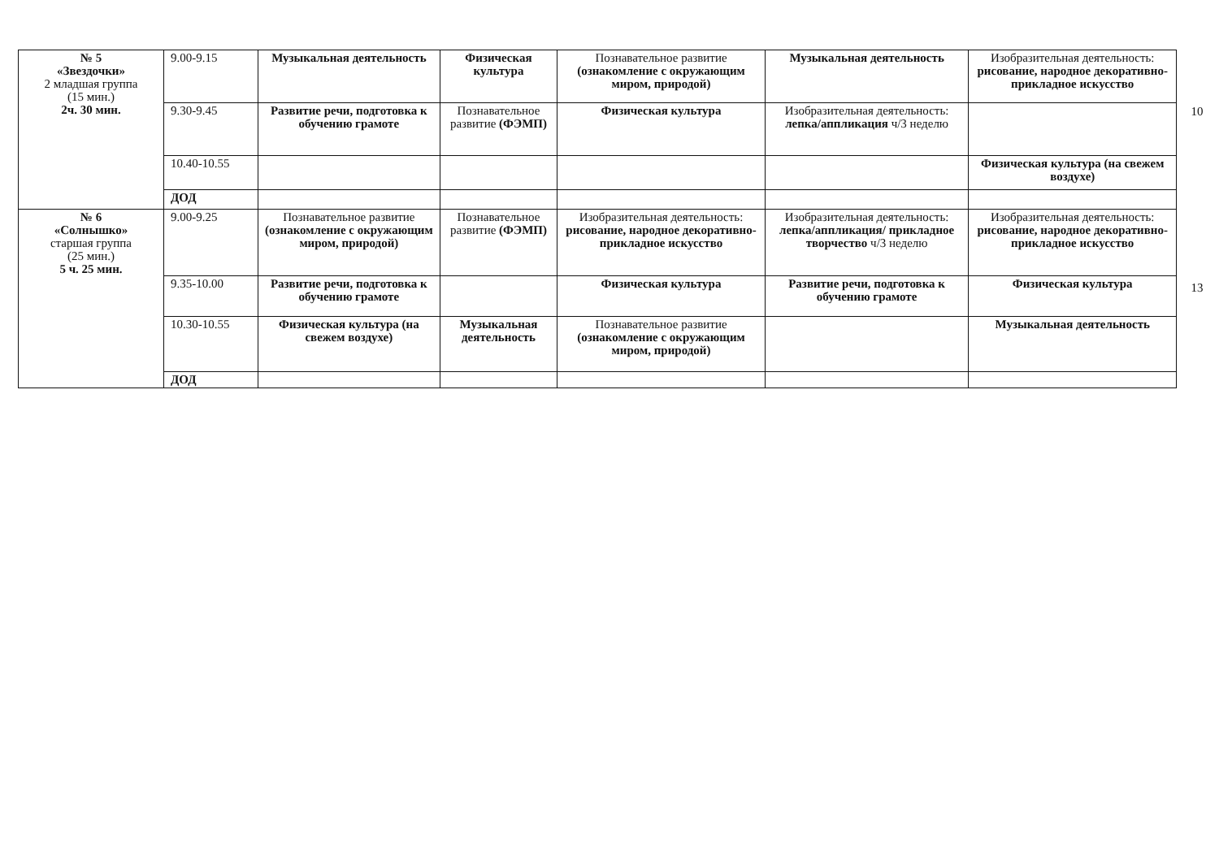| № 5 «Звездочки» 2 младшая группа (15 мин.) 2ч. 30 мин. | 9.00-9.15 | Музыкальная деятельность | Физическая культура | Познавательное развитие (ознакомление с окружающим миром, природой) | Музыкальная деятельность | Изобразительная деятельность: рисование, народное декоративно-прикладное искусство |
| | 9.30-9.45 | Развитие речи, подготовка к обучению грамоте | Познавательное развитие (ФЭМП) | Физическая культура | Изобразительная деятельность: лепка/аппликация ч/3 неделю | |
| | 10.40-10.55 | | | | | Физическая культура (на свежем воздухе) |
| | ДОД | | | | | |
| № 6 «Солнышко» старшая группа (25 мин.) 5 ч. 25 мин. | 9.00-9.25 | Познавательное развитие (ознакомление с окружающим миром, природой) | Познавательное развитие (ФЭМП) | Изобразительная деятельность: рисование, народное декоративно-прикладное искусство | Изобразительная деятельность: лепка/аппликация/ прикладное творчество ч/3 неделю | Изобразительная деятельность: рисование, народное декоративно-прикладное искусство |
| | 9.35-10.00 | Развитие речи, подготовка к обучению грамоте | | Физическая культура | Развитие речи, подготовка к обучению грамоте | Физическая культура |
| | 10.30-10.55 | Физическая культура (на свежем воздухе) | Музыкальная деятельность | Познавательное развитие (ознакомление с окружающим миром, природой) | | Музыкальная деятельность |
| | ДОД | | | | | |
10
13